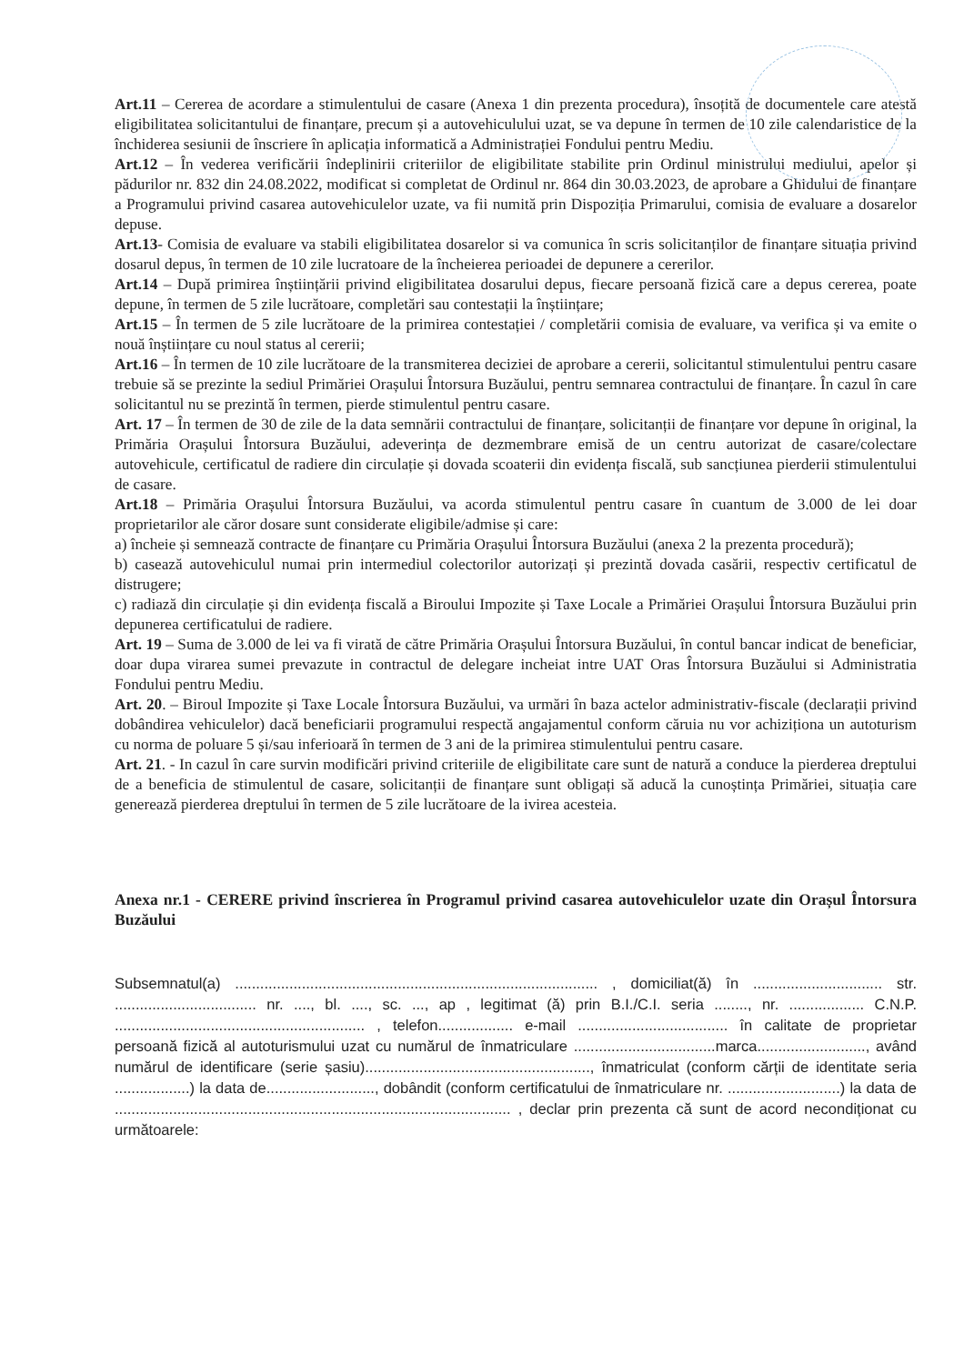Art.11 – Cererea de acordare a stimulentului de casare (Anexa 1 din prezenta procedura), însoțită de documentele care atestă eligibilitatea solicitantului de finanțare, precum și a autovehiculului uzat, se va depune în termen de 10 zile calendaristice de la închiderea sesiunii de înscriere în aplicația informatică a Administrației Fondului pentru Mediu.
Art.12 – În vederea verificării îndeplinirii criteriilor de eligibilitate stabilite prin Ordinul ministrului mediului, apelor și pădurilor nr. 832 din 24.08.2022, modificat si completat de Ordinul nr. 864 din 30.03.2023, de aprobare a Ghidului de finanțare a Programului privind casarea autovehiculelor uzate, va fii numită prin Dispoziția Primarului, comisia de evaluare a dosarelor depuse.
Art.13- Comisia de evaluare va stabili eligibilitatea dosarelor si va comunica în scris solicitanților de finanțare situația privind dosarul depus, în termen de 10 zile lucratoare de la încheierea perioadei de depunere a cererilor.
Art.14 – După primirea înștiințării privind eligibilitatea dosarului depus, fiecare persoană fizică care a depus cererea, poate depune, în termen de 5 zile lucrătoare, completări sau contestații la înștiințare;
Art.15 – În termen de 5 zile lucrătoare de la primirea contestației / completării comisia de evaluare, va verifica și va emite o nouă înștiințare cu noul status al cererii;
Art.16 – În termen de 10 zile lucrătoare de la transmiterea deciziei de aprobare a cererii, solicitantul stimulentului pentru casare trebuie să se prezinte la sediul Primăriei Orașului Întorsura Buzăului, pentru semnarea contractului de finanțare. În cazul în care solicitantul nu se prezintă în termen, pierde stimulentul pentru casare.
Art. 17 – În termen de 30 de zile de la data semnării contractului de finanțare, solicitanții de finanțare vor depune în original, la Primăria Orașului Întorsura Buzăului, adeverința de dezmembrare emisă de un centru autorizat de casare/colectare autovehicule, certificatul de radiere din circulație și dovada scoaterii din evidența fiscală, sub sancțiunea pierderii stimulentului de casare.
Art.18 – Primăria Orașului Întorsura Buzăului, va acorda stimulentul pentru casare în cuantum de 3.000 de lei doar proprietarilor ale căror dosare sunt considerate eligibile/admise și care:
a) încheie și semnează contracte de finanțare cu Primăria Orașului Întorsura Buzăului (anexa 2 la prezenta procedură);
b) casează autovehiculul numai prin intermediul colectorilor autorizați și prezintă dovada casării, respectiv certificatul de distrugere;
c) radiază din circulație și din evidența fiscală a Biroului Impozite și Taxe Locale a Primăriei Orașului Întorsura Buzăului prin depunerea certificatului de radiere.
Art. 19 – Suma de 3.000 de lei va fi virată de către Primăria Orașului Întorsura Buzăului, în contul bancar indicat de beneficiar, doar dupa virarea sumei prevazute in contractul de delegare incheiat intre UAT Oras Întorsura Buzăului si Administratia Fondului pentru Mediu.
Art. 20. – Biroul Impozite și Taxe Locale Întorsura Buzăului, va urmări în baza actelor administrativ-fiscale (declarații privind dobândirea vehiculelor) dacă beneficiarii programului respectă angajamentul conform căruia nu vor achiziționa un autoturism cu norma de poluare 5 și/sau inferioară în termen de 3 ani de la primirea stimulentului pentru casare.
Art. 21. - In cazul în care survin modificări privind criteriile de eligibilitate care sunt de natură a conduce la pierderea dreptului de a beneficia de stimulentul de casare, solicitanții de finanțare sunt obligați să aducă la cunoștința Primăriei, situația care generează pierderea dreptului în termen de 5 zile lucrătoare de la ivirea acesteia.
Anexa nr.1 - CERERE privind înscrierea în Programul privind casarea autovehiculelor uzate din Orașul Întorsura Buzăului
Subsemnatul(a) ....................................................................................... , domiciliat(ă) în ............................... str. .................................. nr. ...., bl. ...., sc. ..., ap , legitimat (ă) prin B.I./C.I. seria ........, nr. .................. C.N.P. ............................................................ , telefon.................. e-mail .................................... în calitate de proprietar persoană fizică al autoturismului uzat cu numărul de înmatriculare ..................................marca.........................., având numărul de identificare (serie șasiu)......................................................, înmatriculat (conform cărții de identitate seria ..................) la data de.........................., dobândit (conform certificatului de înmatriculare nr. ...........................) la data de ............................................................................................... , declar prin prezenta că sunt de acord necondiționat cu următoarele: